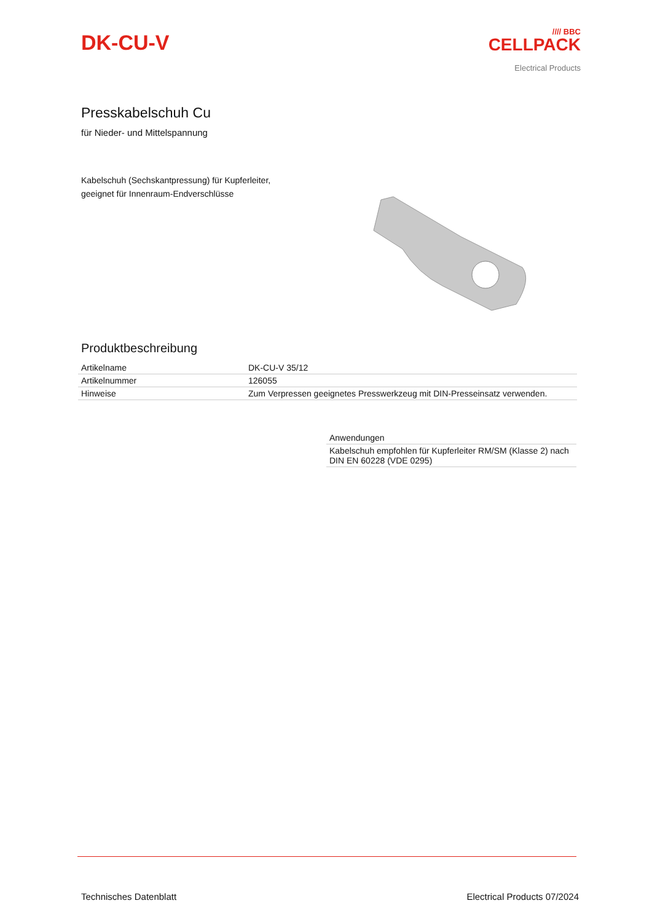DK-CU-V
//// BBC
CELLPACK
Electrical Products
Presskabelschuh Cu
für Nieder- und Mittelspannung
Kabelschuh (Sechskantpressung) für Kupferleiter,
geeignet für Innenraum-Endverschlüsse
Produktbeschreibung
| Artikelname | DK-CU-V 35/12 |
| Artikelnummer | 126055 |
| Hinweise | Zum Verpressen geeignetes Presswerkzeug mit DIN-Presseinsatz verwenden. |
| Anwendungen |
| Kabelschuh empfohlen für Kupferleiter RM/SM (Klasse 2) nach DIN EN 60228 (VDE 0295) |
Technisches Datenblatt Electrical Products 07/2024